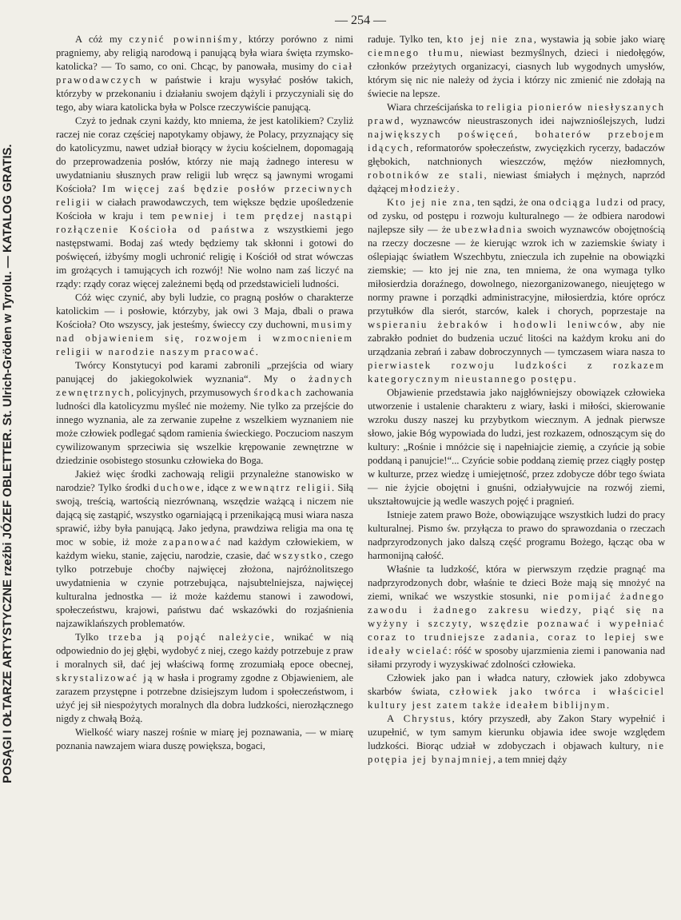POSĄGI I OŁTARZE ARTYSTYCZNE rzeźbi JÓZEF OBLETTER. St. Ulrich-Gröden w Tyrolu. — KATALOG GRATIS.
— 254 —
A cóż my czynić powinniśmy, którzy porówno z nimi pragniemy, aby religią narodową i panującą była wiara święta rzymsko-katolicka? — To samo, co oni. Chcąc, by panowała, musimy do ciał prawodawczych w państwie i kraju wysyłać posłów takich, którzyby w przekonaniu i działaniu swojem dążyli i przyczyniali się do tego, aby wiara katolicka była w Polsce rzeczywiście panującą.
Czyż to jednak czyni każdy, kto mniema, że jest katolikiem? Czyliż raczej nie coraz częściej napotykamy objawy, że Polacy, przyznający się do katolicyzmu, nawet udział biorący w życiu kościelnem, dopomagają do przeprowadzenia posłów, którzy nie mają żadnego interesu w uwydatnianiu słusznych praw religii lub wręcz są jawnymi wrogami Kościoła? Im więcej zaś będzie posłów przeciwnych religii w ciałach prawodawczych, tem większe będzie upośledzenie Kościoła w kraju i tem pewniej i tem prędzej nastąpi rozłączenie Kościoła od państwa z wszystkiemi jego następstwami. Bodaj zaś wtedy będziemy tak skłonni i gotowi do poświęceń, iżbyśmy mogli uchronić religię i Kościół od strat wówczas im grożących i tamujących ich rozwój! Nie wolno nam zaś liczyć na rządy: rządy coraz więcej zależnemi będą od przedstawicieli ludności.
Cóż więc czynić, aby byli ludzie, co pragną posłów o charakterze katolickim — i posłowie, którzyby, jak owi 3 Maja, dbali o prawa Kościoła? Oto wszyscy, jak jesteśmy, świeccy czy duchowni, musimy nad objawieniem się, rozwojem i wzmocnieniem religii w narodzie naszym pracować.
Twórcy Konstytucyi pod karami zabronili „przejścia od wiary panującej do jakiegokolwiek wyznania“. My o żadnych zewnętrznych, policyjnych, przymusowych środkach zachowania ludności dla katolicyzmu myśleć nie możemy. Nie tylko za przejście do innego wyznania, ale za zerwanie zupełne z wszelkiem wyznaniem nie może człowiek podlegać sądom ramienia świeckiego. Poczuciom naszym cywilizowanym sprzeciwia się wszelkie krępowanie zewnętrzne w dziedzinie osobistego stosunku człowieka do Boga.
Jakież więc środki zachowają religii przynależne stanowisko w narodzie? Tylko środki duchowe, idące z wewnątrz religii. Siłą swoją, treścią, wartością niezrównaną, wszędzie ważącą i niczem nie dającą się zastąpić, wszystko ogarniającą i przenikającą musi wiara nasza sprawić, iżby była panującą. Jako jedyna, prawdziwa religia ma ona tę moc w sobie, iż może zapanować nad każdym człowiekiem, w każdym wieku, stanie, zajęciu, narodzie, czasie, dać wszystko, czego tylko potrzebuje choćby najwięcej złożona, najróżnolitszego uwydatnienia w czynie potrzebująca, najsubtelniejsza, najwięcej kulturalna jednostka — iż może każdemu stanowi i zawodowi, społeczeństwu, krajowi, państwu dać wskazówki do rozjaśnienia najzawiklańszych problematów.
Tylko trzeba ją pojąć należycie, wnikać w nią odpowiednio do jej głębi, wydobyć z niej, czego każdy potrzebuje z praw i moralnych sił, dać jej właściwą formę zrozumiałą epoce obecnej, skrystalizować ją w hasła i programy zgodne z Objawieniem, ale zarazem przystępne i potrzebne dzisiejszym ludom i społeczeństwom, i użyć jej sił niespożytych moralnych dla dobra ludzkości, nierozłącznego nigdy z chwałą Bożą.
Wielkość wiary naszej rośnie w miarę jej poznawania, — w miarę poznania nawzajem wiara duszę powiększa, bogaci,
raduje. Tylko ten, kto jej nie zna, wystawia ją sobie jako wiarę ciemnego tłumu, niewiast bezmyślnych, dzieci i niedołęgów, członków przeżytych organizacyi, ciasnych lub wygodnych umysłów, którym się nic nie należy od życia i którzy nic zmienić nie zdołają na świecie na lepsze.
Wiara chrześcijańska to religia pionierów niesłyszanych prawd, wyznawców nieustraszonych idei najwznioślejszych, ludzi największych poświęceń, bohaterów przebojem idących, reformatorów społeczeństw, zwycięzkich rycerzy, badaczów głębokich, natchnionych wieszczów, mężów niezłomnych, robotników ze stali, niewiast śmiałych i mężnych, naprzód dążącej młodzieży.
Kto jej nie zna, ten sądzi, że ona odciąga ludzi od pracy, od zysku, od postępu i rozwoju kulturalnego — że odbiera narodowi najlepsze siły — że ubezwładnia swoich wyznawców obojętnością na rzeczy doczesne — że kierując wzrok ich w zaziemskie światy i oślepiając światłem Wszechbytu, znieczula ich zupełnie na obowiązki ziemskie; — kto jej nie zna, ten mniema, że ona wymaga tylko miłosierdzia doraźnego, dowolnego, niezorganizowanego, nieujętego w normy prawne i porządki administracyjne, miłosierdzia, które oprócz przytułków dla sierót, starców, kalek i chorych, poprzestaje na wspieraniu żebraków i hodowli leniwców, aby nie zabrakło podniet do budzenia uczuć litości na każdym kroku ani do urządzania zebrań i zabaw dobroczynnych — tymczasem wiara nasza to pierwiastek rozwoju ludzkości z rozkazem kategorycznym nieustannego postępu.
Objawienie przedstawia jako najgłówniejszy obowiązek człowieka utworzenie i ustalenie charakteru z wiary, łaski i miłości, skierowanie wzroku duszy naszej ku przybytkom wiecznym. A jednak pierwsze słowo, jakie Bóg wypowiada do ludzi, jest rozkazem, odnoszącym się do kultury: „Rośnie i mnóżcie się i napełniajcie ziemię, a czyńcie ją sobie poddaną i panujcie!“... Czyńcie sobie poddaną ziemię przez ciągły postęp w kulturze, przez wiedzę i umiejętność, przez zdobycze dóbr tego świata — nie żyjcie obojętni i gnuśni, odziaływujcie na rozwój ziemi, ukształtowujcie ją wedle waszych pojęć i pragnień.
Istnieje zatem prawo Boże, obowiązujące wszystkich ludzi do pracy kulturalnej. Pismo św. przyłącza to prawo do sprawozdania o rzeczach nadprzyrodzonych jako dalszą część programu Bożego, łącząc oba w harmonijną całość.
Właśnie ta ludzkość, która w pierwszym rzędzie pragnąć ma nadprzyrodzonych dobr, właśnie te dzieci Boże mają się mnożyć na ziemi, wnikać we wszystkie stosunki, nie pomijać żadnego zawodu i żadnego zakresu wiedzy, piąć się na wyżyny i szczyty, wszędzie poznawać i wypełniać coraz to trudniejsze zadania, coraz to lepiej swe ideały wcielać: róść w sposoby ujarzmienia ziemi i panowania nad siłami przyrody i wyzyskiwać zdolności człowieka.
Człowiek jako pan i władca natury, człowiek jako zdobywca skarbów świata, człowiek jako twórca i właściciel kultury jest zatem także ideałem biblijnym.
A Chrystus, który przyszedł, aby Zakon Stary wypełnić i uzupełnić, w tym samym kierunku objawia idee swoje względem ludzkości. Biorąc udział w zdobyczach i objawach kultury, nie potępia jej bynajmniej, a tem mniej dąży